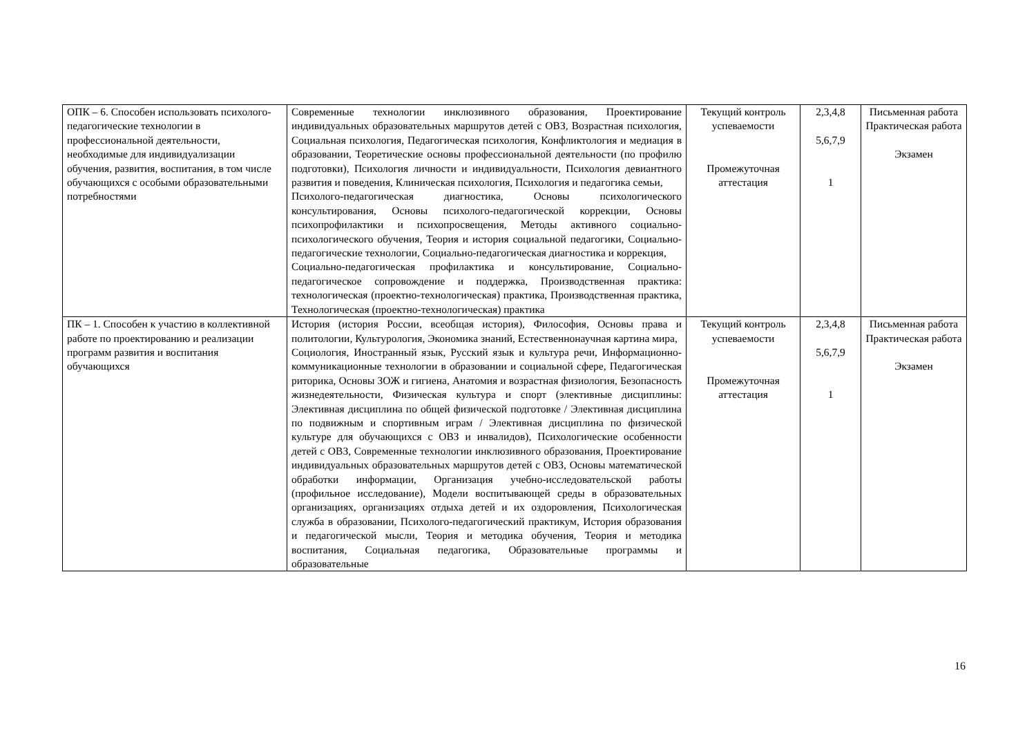| ОПК – 6. Способен использовать психолого-педагогические технологии в профессиональной деятельности, необходимые для индивидуализации обучения, развития, воспитания, в том числе обучающихся с особыми образовательными потребностями | Современные технологии инклюзивного образования, Проектирование индивидуальных образовательных маршрутов детей с ОВЗ, Возрастная психология, Социальная психология, Педагогическая психология, Конфликтология и медиация в образовании, Теоретические основы профессиональной деятельности (по профилю подготовки), Психология личности и индивидуальности, Психология девиантного развития и поведения, Клиническая психология, Психология и педагогика семьи, Психолого-педагогическая диагностика, Основы психологического консультирования, Основы психолого-педагогической коррекции, Основы психопрофилактики и психопросвещения, Методы активного социально-психологического обучения, Теория и история социальной педагогики, Социально-педагогические технологии, Социально-педагогическая диагностика и коррекция, Социально-педагогическая профилактика и консультирование, Социально-педагогическое сопровождение и поддержка, Производственная практика: технологическая (проектно-технологическая) практика, Производственная практика, Технологическая (проектно-технологическая) практика | Текущий контроль успеваемости Промежуточная аттестация | 2,3,4,8 5,6,7,9 1 | Письменная работа Практическая работа Экзамен |
| ПК – 1. Способен к участию в коллективной работе по проектированию и реализации программ развития и воспитания обучающихся | История (история России, всеобщая история), Философия, Основы права и политологии, Культурология, Экономика знаний, Естественнонаучная картина мира, Социология, Иностранный язык, Русский язык и культура речи, Информационно-коммуникационные технологии в образовании и социальной сфере, Педагогическая риторика, Основы ЗОЖ и гигиена, Анатомия и возрастная физиология, Безопасность жизнедеятельности, Физическая культура и спорт (элективные дисциплины: Элективная дисциплина по общей физической подготовке / Элективная дисциплина по подвижным и спортивным играм / Элективная дисциплина по физической культуре для обучающихся с ОВЗ и инвалидов), Психологические особенности детей с ОВЗ, Современные технологии инклюзивного образования, Проектирование индивидуальных образовательных маршрутов детей с ОВЗ, Основы математической обработки информации, Организация учебно-исследовательской работы (профильное исследование), Модели воспитывающей среды в образовательных организациях, организациях отдыха детей и их оздоровления, Психологическая служба в образовании, Психолого-педагогический практикум, История образования и педагогической мысли, Теория и методика обучения, Теория и методика воспитания, Социальная педагогика, Образовательные программы и образовательные | Текущий контроль успеваемости Промежуточная аттестация | 2,3,4,8 5,6,7,9 1 | Письменная работа Практическая работа Экзамен |
16